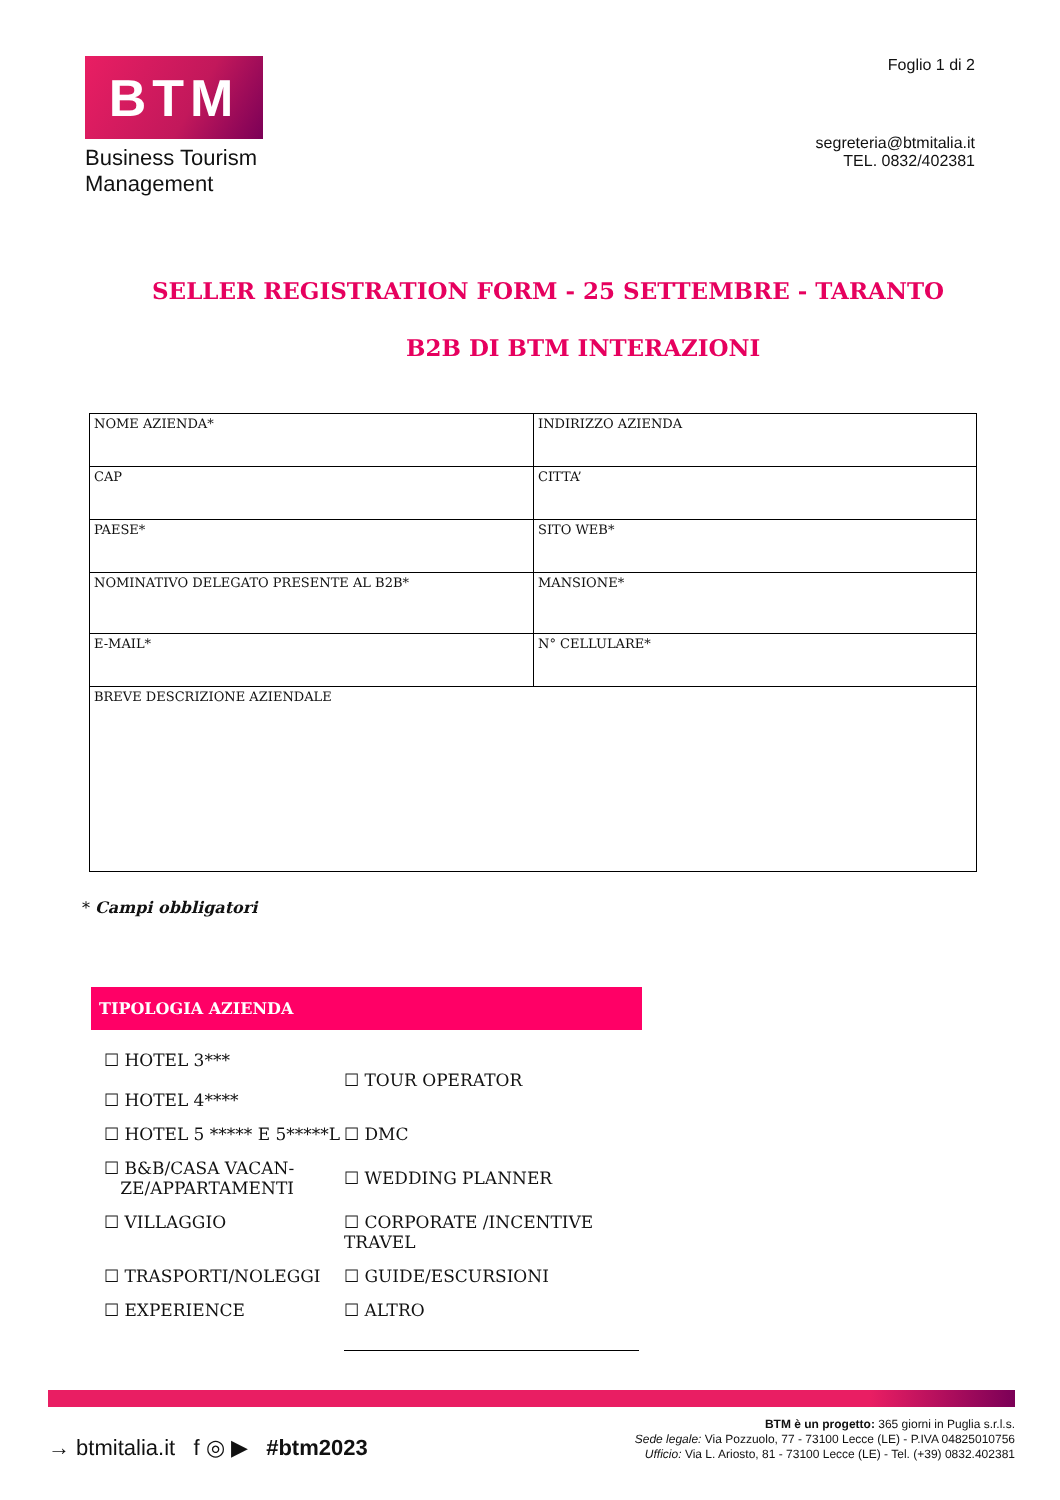BTM
Business Tourism
Management
Foglio 1 di 2
segreteria@btmitalia.it
TEL. 0832/402381
SELLER REGISTRATION FORM - 25 SETTEMBRE - TARANTO
B2B DI BTM INTERAZIONI
| NOME AZIENDA* | INDIRIZZO AZIENDA |
| CAP | CITTA’ |
| PAESE* | SITO WEB* |
| NOMINATIVO DELEGATO PRESENTE AL B2B* | MANSIONE* |
| E-MAIL* | N° CELLULARE* |
| BREVE DESCRIZIONE AZIENDALE | |
* Campi obbligatori
TIPOLOGIA AZIENDA
☐ HOTEL 3***
☐ HOTEL 4****
☐ TOUR OPERATOR
☐ HOTEL 5 ***** E 5*****L
☐ DMC
☐ B&B/CASA VACAN-
ZE/APPARTAMENTI
☐ WEDDING PLANNER
☐ VILLAGGIO
☐ CORPORATE /INCENTIVE TRAVEL
☐ TRASPORTI/NOLEGGI
☐ GUIDE/ESCURSIONI
☐ EXPERIENCE
☐ ALTRO
→ btmitalia.it f ◎ ▶ #btm2023
BTM è un progetto: 365 giorni in Puglia s.r.l.s.
Sede legale: Via Pozzuolo, 77 - 73100 Lecce (LE) - P.IVA 04825010756
Ufficio: Via L. Ariosto, 81 - 73100 Lecce (LE) - Tel. (+39) 0832.402381